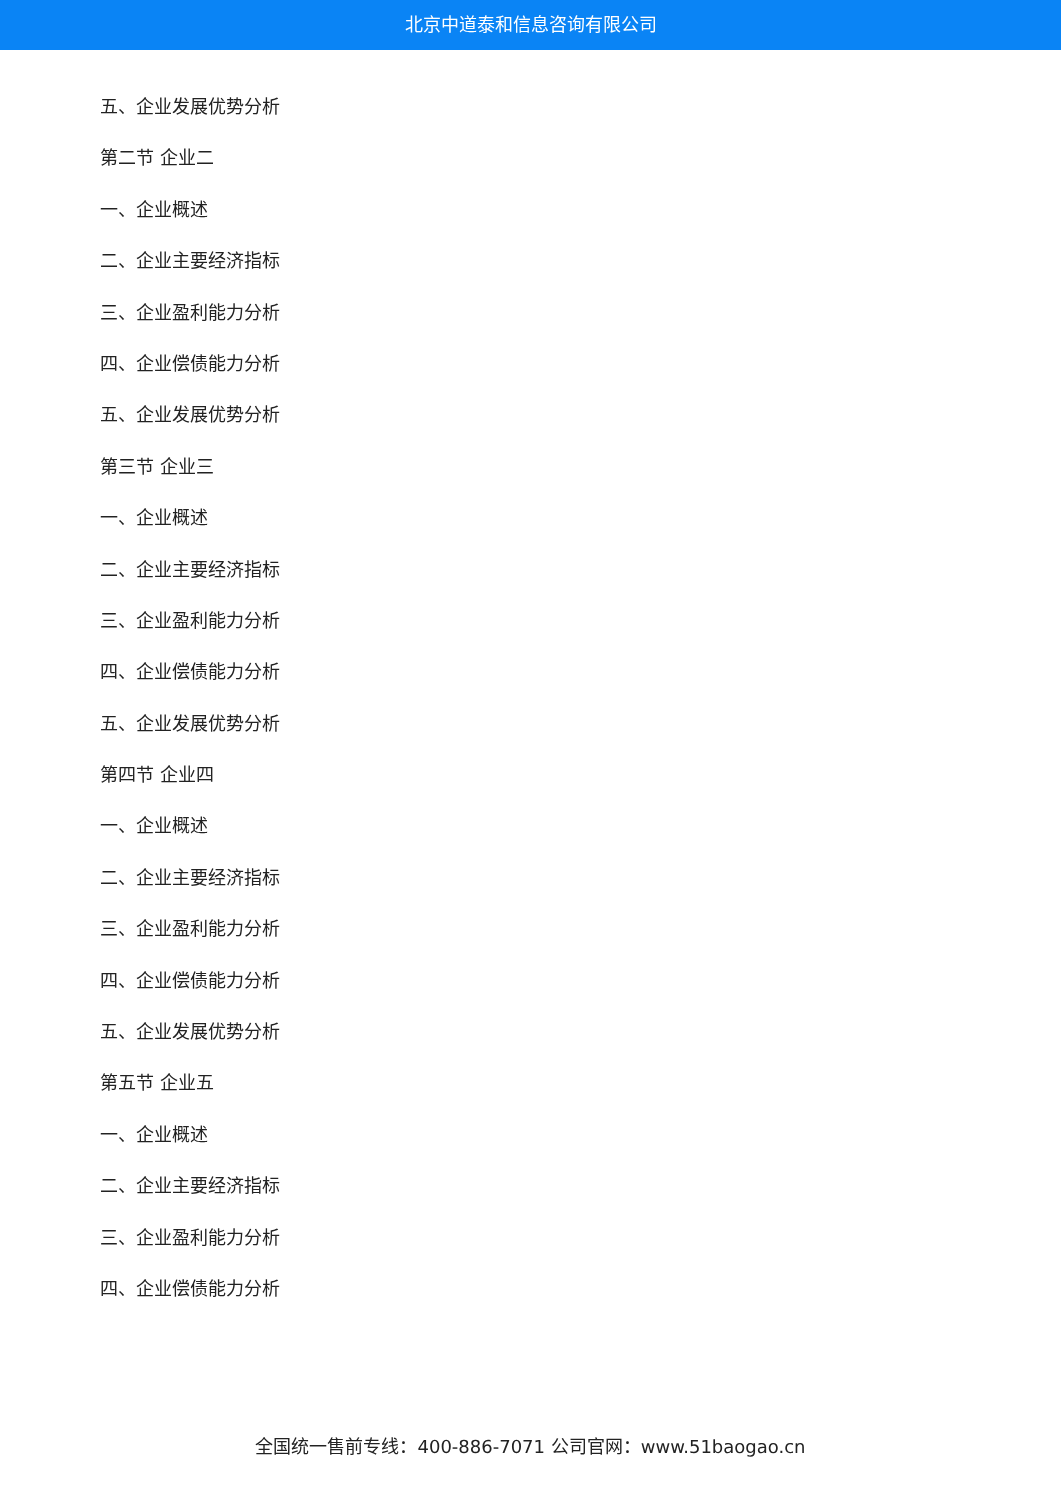北京中道泰和信息咨询有限公司
五、企业发展优势分析
第二节 企业二
一、企业概述
二、企业主要经济指标
三、企业盈利能力分析
四、企业偿债能力分析
五、企业发展优势分析
第三节 企业三
一、企业概述
二、企业主要经济指标
三、企业盈利能力分析
四、企业偿债能力分析
五、企业发展优势分析
第四节 企业四
一、企业概述
二、企业主要经济指标
三、企业盈利能力分析
四、企业偿债能力分析
五、企业发展优势分析
第五节 企业五
一、企业概述
二、企业主要经济指标
三、企业盈利能力分析
四、企业偿债能力分析
全国统一售前专线：400-886-7071 公司官网：www.51baogao.cn